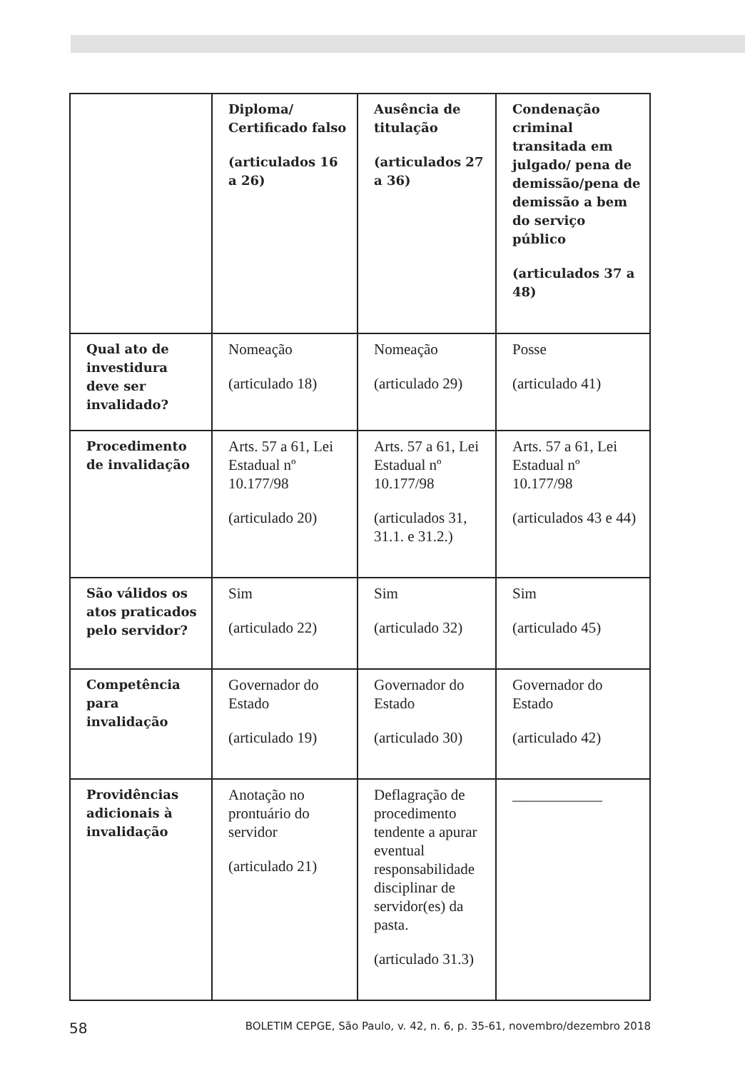| | Diploma/ Certificado falso (articulados 16 a 26) | Ausência de titulação (articulados 27 a 36) | Condenação criminal transitada em julgado/ pena de demissão/pena de demissão a bem do serviço público (articulados 37 a 48) |
| --- | --- | --- | --- |
| Qual ato de investidura deve ser invalidado? | Nomeação (articulado 18) | Nomeação (articulado 29) | Posse (articulado 41) |
| Procedimento de invalidação | Arts. 57 a 61, Lei Estadual nº 10.177/98 (articulado 20) | Arts. 57 a 61, Lei Estadual nº 10.177/98 (articulados 31, 31.1. e 31.2.) | Arts. 57 a 61, Lei Estadual nº 10.177/98 (articulados 43 e 44) |
| São válidos os atos praticados pelo servidor? | Sim (articulado 22) | Sim (articulado 32) | Sim (articulado 45) |
| Competência para invalidação | Governador do Estado (articulado 19) | Governador do Estado (articulado 30) | Governador do Estado (articulado 42) |
| Providências adicionais à invalidação | Anotação no prontuário do servidor (articulado 21) | Deflagração de procedimento tendente a apurar eventual responsabilidade disciplinar de servidor(es) da pasta. (articulado 31.3) | ____________ |
58 BOLETIM CEPGE, São Paulo, v. 42, n. 6, p. 35-61, novembro/dezembro 2018